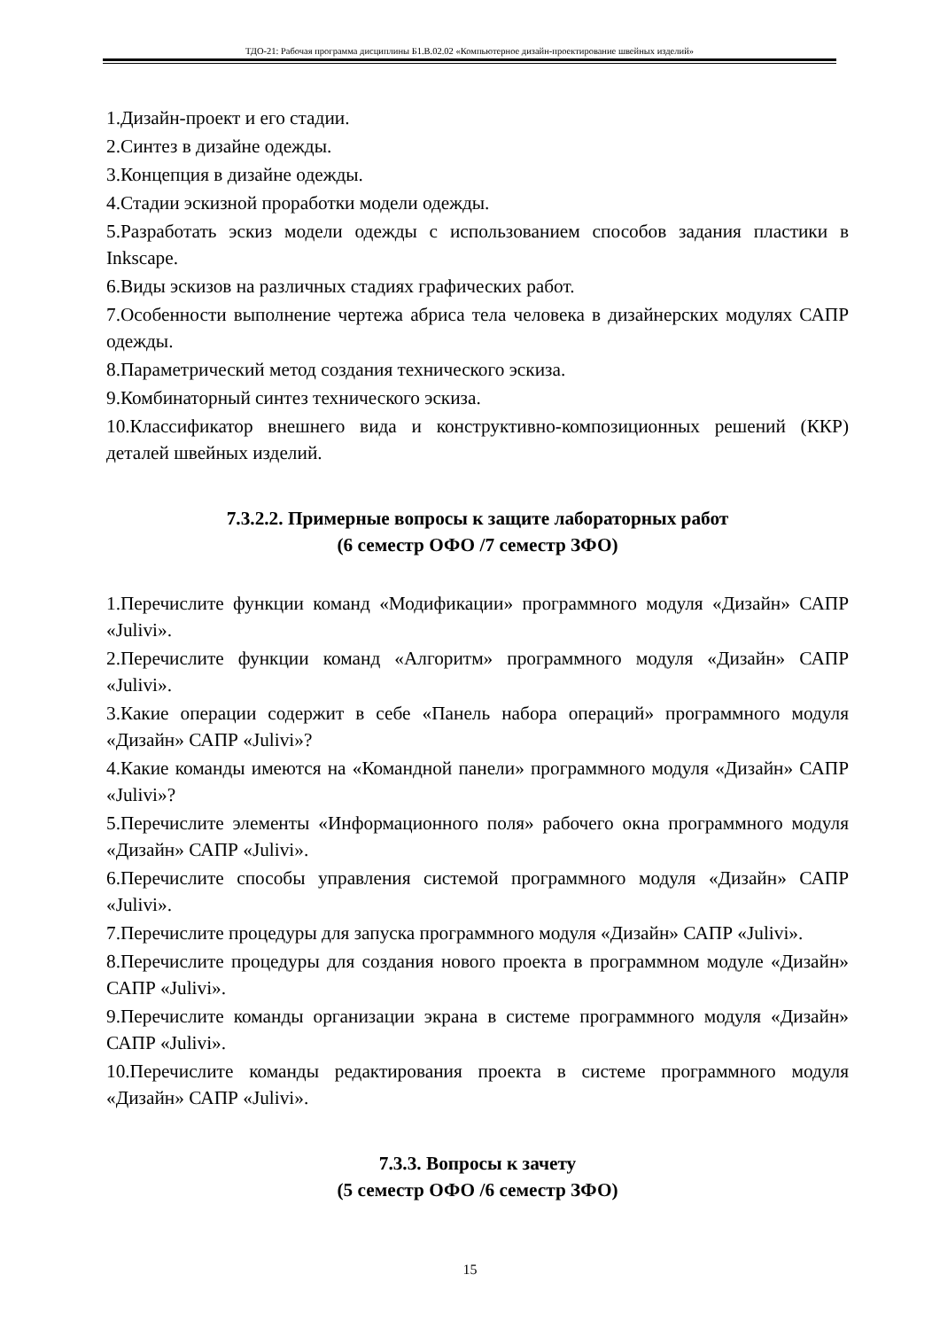ТДО-21: Рабочая программа дисциплины Б1.В.02.02 «Компьютерное дизайн-проектирование швейных изделий»
1.Дизайн-проект и его стадии.
2.Синтез в дизайне одежды.
3.Концепция в дизайне одежды.
4.Стадии эскизной проработки модели одежды.
5.Разработать эскиз модели одежды с использованием способов задания пластики в Inkscape.
6.Виды эскизов на различных стадиях графических работ.
7.Особенности выполнение чертежа абриса тела человека в дизайнерских модулях САПР одежды.
8.Параметрический метод создания технического эскиза.
9.Комбинаторный синтез технического эскиза.
10.Классификатор внешнего вида и конструктивно-композиционных решений (ККР) деталей швейных изделий.
7.3.2.2. Примерные вопросы к защите лабораторных работ
(6 семестр ОФО /7 семестр ЗФО)
1.Перечислите функции команд «Модификации» программного модуля «Дизайн» САПР «Julivi».
2.Перечислите функции команд «Алгоритм» программного модуля «Дизайн» САПР «Julivi».
3.Какие операции содержит в себе «Панель набора операций» программного модуля «Дизайн» САПР «Julivi»?
4.Какие команды имеются на «Командной панели» программного модуля «Дизайн» САПР «Julivi»?
5.Перечислите элементы «Информационного поля» рабочего окна программного модуля «Дизайн» САПР «Julivi».
6.Перечислите способы управления системой программного модуля «Дизайн» САПР «Julivi».
7.Перечислите процедуры для запуска программного модуля «Дизайн» САПР «Julivi».
8.Перечислите процедуры для создания нового проекта в программном модуле «Дизайн» САПР «Julivi».
9.Перечислите команды организации экрана в системе программного модуля «Дизайн» САПР «Julivi».
10.Перечислите команды редактирования проекта в системе программного модуля «Дизайн» САПР «Julivi».
7.3.3. Вопросы к зачету
(5 семестр ОФО /6 семестр ЗФО)
15